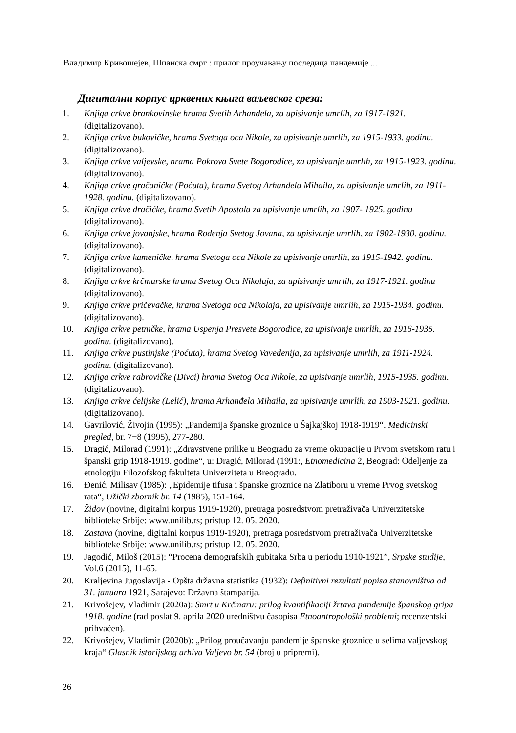Владимир Кривошејев, Шпанска смрт : прилог проучавању последица пандемије ...
Дигитални корпус црквених књига ваљевског среза:
1. Knjiga crkve brankovinske hrama Svetih Arhanđela, za upisivanje umrlih, za 1917-1921. (digitalizovano).
2. Knjiga crkve bukovičke, hrama Svetoga oca Nikole, za upisivanje umrlih, za 1915-1933. godinu. (digitalizovano).
3. Knjiga crkve valjevske, hrama Pokrova Svete Bogorodice, za upisivanje umrlih, za 1915-1923. godinu. (digitalizovano).
4. Knjiga crkve gračaničke (Poćuta), hrama Svetog Arhanđela Mihaila, za upisivanje umrlih, za 1911-1928. godinu. (digitalizovano).
5. Knjiga crkve dračićke, hrama Svetih Apostola za upisivanje umrlih, za 1907- 1925. godinu (digitalizovano).
6. Knjiga crkve jovanjske, hrama Rođenja Svetog Jovana, za upisivanje umrlih, za 1902-1930. godinu. (digitalizovano).
7. Knjiga crkve kameničke, hrama Svetoga oca Nikole za upisivanje umrlih, za 1915-1942. godinu. (digitalizovano).
8. Knjiga crkve krčmarske hrama Svetog Oca Nikolaja, za upisivanje umrlih, za 1917-1921. godinu (digitalizovano).
9. Knjiga crkve pričevačke, hrama Svetoga oca Nikolaja, za upisivanje umrlih, za 1915-1934. godinu. (digitalizovano).
10. Knjiga crkve petničke, hrama Uspenja Presvete Bogorodice, za upisivanje umrlih, za 1916-1935. godinu. (digitalizovano).
11. Knjiga crkve pustinjske (Poćuta), hrama Svetog Vavedenija, za upisivanje umrlih, za 1911-1924. godinu. (digitalizovano).
12. Knjiga crkve rabrovičke (Divci) hrama Svetog Oca Nikole, za upisivanje umrlih, 1915-1935. godinu. (digitalizovano).
13. Knjiga crkve ćelijske (Lelić), hrama Arhanđela Mihaila, za upisivanje umrlih, za 1903-1921. godinu. (digitalizovano).
14. Gavrilović, Živojin (1995): „Pandemija španske groznice u Šajkajškoj 1918-1919“. Medicinski pregled, br. 7−8 (1995), 277-280.
15. Dragić, Milorad (1991): „Zdravstvene prilike u Beogradu za vreme okupacije u Prvom svetskom ratu i španski grip 1918-1919. godine“, u: Dragić, Milorad (1991:, Etnomedicina 2, Beograd: Odeljenje za etnologiju Filozofskog fakulteta Univerziteta u Breogradu.
16. Đenić, Milisav (1985): „Epidemije tifusa i španske groznice na Zlatiboru u vreme Prvog svetskog rata“, Užički zbornik br. 14 (1985), 151-164.
17. Židov (novine, digitalni korpus 1919-1920), pretraga posredstvom pretraživača Univerzitetske biblioteke Srbije: www.unilib.rs; pristup 12. 05. 2020.
18. Zastava (novine, digitalni korpus 1919-1920), pretraga posredstvom pretraživača Univerzitetske biblioteke Srbije: www.unilib.rs; pristup 12. 05. 2020.
19. Jagodić, Miloš (2015): “Procena demografskih gubitaka Srba u periodu 1910-1921”, Srpske studije, Vol.6 (2015), 11-65.
20. Kraljevina Jugoslavija - Opšta državna statistika (1932): Definitivni rezultati popisa stanovništva od 31. januara 1921, Sarajevo: Državna štamparija.
21. Krivošejev, Vladimir (2020a): Smrt u Krčmaru: prilog kvantifikaciji žrtava pandemije španskog gripa 1918. godine (rad poslat 9. aprila 2020 uredništvu časopisa Etnoantropološki problemi; recenzentski prihvaćen).
22. Krivošejev, Vladimir (2020b): „Prilog proučavanju pandemije španske groznice u selima valjevskog kraja“ Glasnik istorijskog arhiva Valjevo br. 54 (broj u pripremi).
26